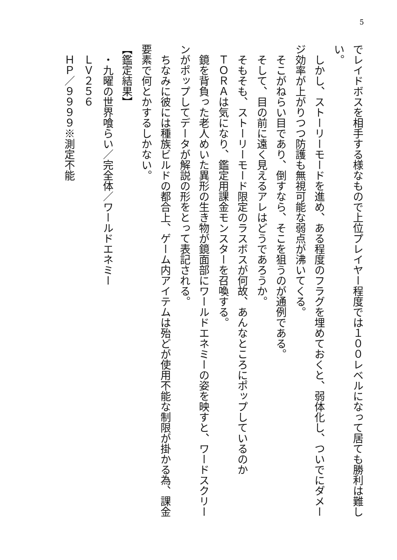5
でレイドボスを相手する様なもので上位プレイヤー程度では１００レベルになって居ても勝利は難しい。
　しかし、ストーリーモードを進め、ある程度のフラグを埋めておくと、弱体化し、ついでにダメージ効率が上がりつつ防護も無視可能な弱点が沸いてくる。
　そこがねらい目であり、倒すなら、そこを狙うのが通例である。
　そして、目の前に遠く見えるアレはどうであろうか。
　そもそも、ストーリーモード限定のラスボスが何故、あんなところにポップしているのか
　ＴＯＲＡは気になり、鑑定用課金モンスターを召喚する。
　鏡を背負った老人めいた異形の生き物が鏡面部にワールドエネミーの姿を映すと、ワードスクリーンがポップしてデータが解説の形をとって表記される。
　ちなみに彼には種族ビルドの都合上、ゲーム内アイテムは殆どが使用不能な制限が掛かる為、課金要素で何とかするしかない。
【鑑定結果】
　・九曜の世界喰らい／完全体／ワールドエネミー
　ＬＶ２５６
　ＨＰ／９９９９※測定不能